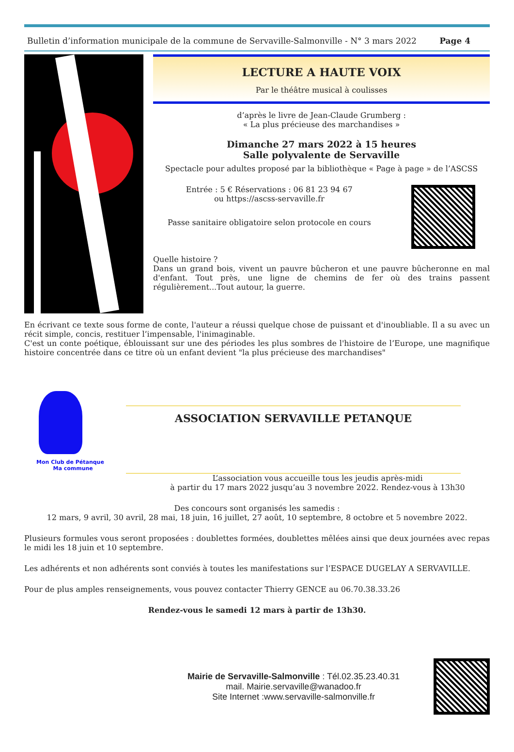Bulletin d’information municipale de la commune de Servaville-Salmonville - N° 3 mars 2022 Page 4
LECTURE A HAUTE VOIX
Par le théâtre musical à coulisses
d’après le livre de Jean-Claude Grumberg :
« La plus précieuse des marchandises »
Dimanche 27 mars 2022 à 15 heures
Salle polyvalente de Servaville
Spectacle pour adultes proposé par la bibliothèque « Page à page » de l’ASCSS
Entrée : 5 € Réservations : 06 81 23 94 67
ou https://ascss-servaville.fr
Passe sanitaire obligatoire selon protocole en cours
Quelle histoire ?
Dans un grand bois, vivent un pauvre bûcheron et une pauvre bûcheronne en mal d'enfant. Tout près, une ligne de chemins de fer où des trains passent régulièrement...Tout autour, la guerre.
En écrivant ce texte sous forme de conte, l'auteur a réussi quelque chose de puissant et d'inoubliable. Il a su avec un récit simple, concis, restituer l’impensable, l'inimaginable.
C'est un conte poétique, éblouissant sur une des périodes les plus sombres de l'histoire de l’Europe, une magnifique histoire concentrée dans ce titre où un enfant devient "la plus précieuse des marchandises"
Mon Club de Pétanque
Ma commune
ASSOCIATION SERVAVILLE PETANQUE
L’association vous accueille tous les jeudis après-midi
à partir du 17 mars 2022 jusqu’au 3 novembre 2022. Rendez-vous à 13h30
Des concours sont organisés les samedis :
12 mars, 9 avril, 30 avril, 28 mai, 18 juin, 16 juillet, 27 août, 10 septembre, 8 octobre et 5 novembre 2022.
Plusieurs formules vous seront proposées : doublettes formées, doublettes mêlées ainsi que deux journées avec repas le midi les 18 juin et 10 septembre.
Les adhérents et non adhérents sont conviés à toutes les manifestations sur l’ESPACE DUGELAY A SERVAVILLE.
Pour de plus amples renseignements, vous pouvez contacter Thierry GENCE au 06.70.38.33.26
Rendez-vous le samedi 12 mars à partir de 13h30.
Mairie de Servaville-Salmonville : Tél.02.35.23.40.31
mail. Mairie.servaville@wanadoo.fr
Site Internet :www.servaville-salmonville.fr